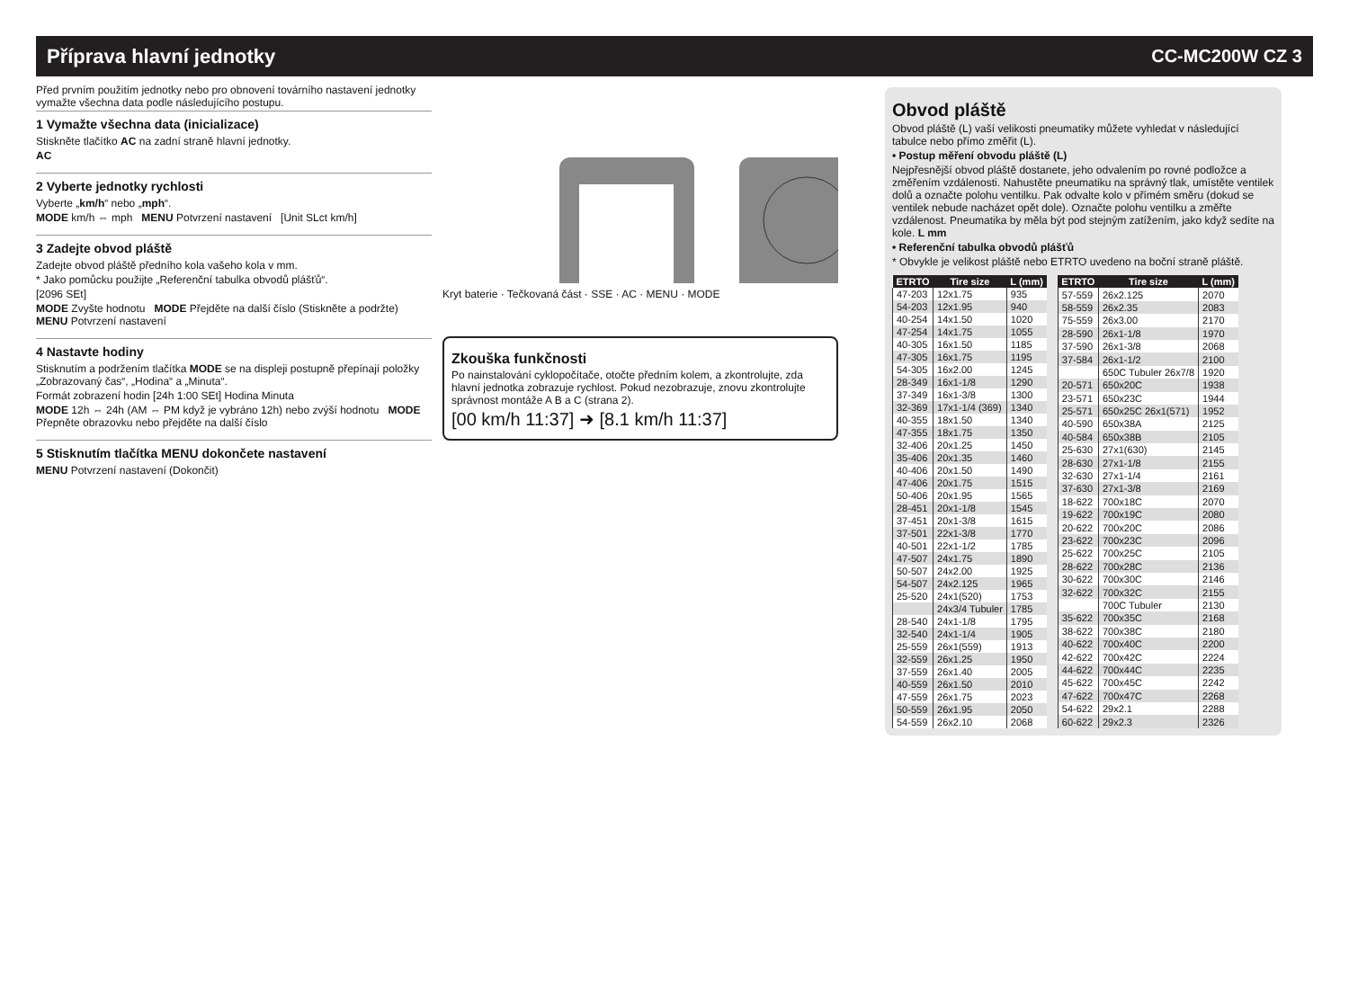Příprava hlavní jednotky CC-MC200W CZ 3
Před prvním použitím jednotky nebo pro obnovení továrního nastavení jednotky vymažte všechna data podle následujícího postupu.
1 Vymažte všechna data (inicializace)
Stiskněte tlačítko AC na zadní straně hlavní jednotky.
AC
2 Vyberte jednotky rychlosti
Vyberte „km/h“ nebo „mph“.
MODE km/h ⇔ mph MENU Potvrzení nastavení [Unit SLct km/h]
3 Zadejte obvod pláště
Zadejte obvod pláště předního kola vašeho kola v mm.
* Jako pomůcku použijte „Referenční tabulka obvodů plášťů“.
[2096 SEt]
MODE Zvyšte hodnotu MODE Přejděte na další číslo (Stiskněte a podržte) MENU Potvrzení nastavení
4 Nastavte hodiny
Stisknutím a podržením tlačítka MODE se na displeji postupně přepínají položky „Zobrazovaný čas“, „Hodina“ a „Minuta“.
Formát zobrazení hodin [24h 1:00 SEt] Hodina Minuta
MODE 12h ⇔ 24h (AM ⇔ PM když je vybráno 12h) nebo zvýší hodnotu MODE Přepněte obrazovku nebo přejděte na další číslo
5 Stisknutím tlačítka MENU dokončete nastavení
MENU Potvrzení nastavení (Dokončit)
Kryt baterie · Tečkovaná část · SSE · AC · MENU · MODE
Zkouška funkčnosti
Po nainstalování cyklopočítače, otočte předním kolem, a zkontrolujte, zda hlavní jednotka zobrazuje rychlost. Pokud nezobrazuje, znovu zkontrolujte správnost montáže A B a C (strana 2).
[00 km/h 11:37] ➜ [8.1 km/h 11:37]
Obvod pláště
Obvod pláště (L) vaší velikosti pneumatiky můžete vyhledat v následující tabulce nebo přímo změřit (L).
• Postup měření obvodu pláště (L)
Nejpřesnější obvod pláště dostanete, jeho odvalením po rovné podložce a změřením vzdálenosti. Nahustěte pneumatiku na správný tlak, umístěte ventilek dolů a označte polohu ventilku. Pak odvalte kolo v přímém směru (dokud se ventilek nebude nacházet opět dole). Označte polohu ventilku a změřte vzdálenost. Pneumatika by měla být pod stejným zatížením, jako když sedíte na kole. L mm
• Referenční tabulka obvodů plášťů
* Obvykle je velikost pláště nebo ETRTO uvedeno na boční straně pláště.
| ETRTO | Tire size | L (mm) |
| --- | --- | --- |
| 47-203 | 12x1.75 | 935 |
| 54-203 | 12x1.95 | 940 |
| 40-254 | 14x1.50 | 1020 |
| 47-254 | 14x1.75 | 1055 |
| 40-305 | 16x1.50 | 1185 |
| 47-305 | 16x1.75 | 1195 |
| 54-305 | 16x2.00 | 1245 |
| 28-349 | 16x1-1/8 | 1290 |
| 37-349 | 16x1-3/8 | 1300 |
| 32-369 | 17x1-1/4 (369) | 1340 |
| 40-355 | 18x1.50 | 1340 |
| 47-355 | 18x1.75 | 1350 |
| 32-406 | 20x1.25 | 1450 |
| 35-406 | 20x1.35 | 1460 |
| 40-406 | 20x1.50 | 1490 |
| 47-406 | 20x1.75 | 1515 |
| 50-406 | 20x1.95 | 1565 |
| 28-451 | 20x1-1/8 | 1545 |
| 37-451 | 20x1-3/8 | 1615 |
| 37-501 | 22x1-3/8 | 1770 |
| 40-501 | 22x1-1/2 | 1785 |
| 47-507 | 24x1.75 | 1890 |
| 50-507 | 24x2.00 | 1925 |
| 54-507 | 24x2.125 | 1965 |
| 25-520 | 24x1(520) | 1753 |
| | 24x3/4 Tubuler | 1785 |
| 28-540 | 24x1-1/8 | 1795 |
| 32-540 | 24x1-1/4 | 1905 |
| 25-559 | 26x1(559) | 1913 |
| 32-559 | 26x1.25 | 1950 |
| 37-559 | 26x1.40 | 2005 |
| 40-559 | 26x1.50 | 2010 |
| 47-559 | 26x1.75 | 2023 |
| 50-559 | 26x1.95 | 2050 |
| 54-559 | 26x2.10 | 2068 |
| ETRTO | Tire size | L (mm) |
| --- | --- | --- |
| 57-559 | 26x2.125 | 2070 |
| 58-559 | 26x2.35 | 2083 |
| 75-559 | 26x3.00 | 2170 |
| 28-590 | 26x1-1/8 | 1970 |
| 37-590 | 26x1-3/8 | 2068 |
| 37-584 | 26x1-1/2 | 2100 |
| | 650C Tubuler 26x7/8 | 1920 |
| 20-571 | 650x20C | 1938 |
| 23-571 | 650x23C | 1944 |
| 25-571 | 650x25C 26x1(571) | 1952 |
| 40-590 | 650x38A | 2125 |
| 40-584 | 650x38B | 2105 |
| 25-630 | 27x1(630) | 2145 |
| 28-630 | 27x1-1/8 | 2155 |
| 32-630 | 27x1-1/4 | 2161 |
| 37-630 | 27x1-3/8 | 2169 |
| 18-622 | 700x18C | 2070 |
| 19-622 | 700x19C | 2080 |
| 20-622 | 700x20C | 2086 |
| 23-622 | 700x23C | 2096 |
| 25-622 | 700x25C | 2105 |
| 28-622 | 700x28C | 2136 |
| 30-622 | 700x30C | 2146 |
| 32-622 | 700x32C | 2155 |
| | 700C Tubuler | 2130 |
| 35-622 | 700x35C | 2168 |
| 38-622 | 700x38C | 2180 |
| 40-622 | 700x40C | 2200 |
| 42-622 | 700x42C | 2224 |
| 44-622 | 700x44C | 2235 |
| 45-622 | 700x45C | 2242 |
| 47-622 | 700x47C | 2268 |
| 54-622 | 29x2.1 | 2288 |
| 60-622 | 29x2.3 | 2326 |